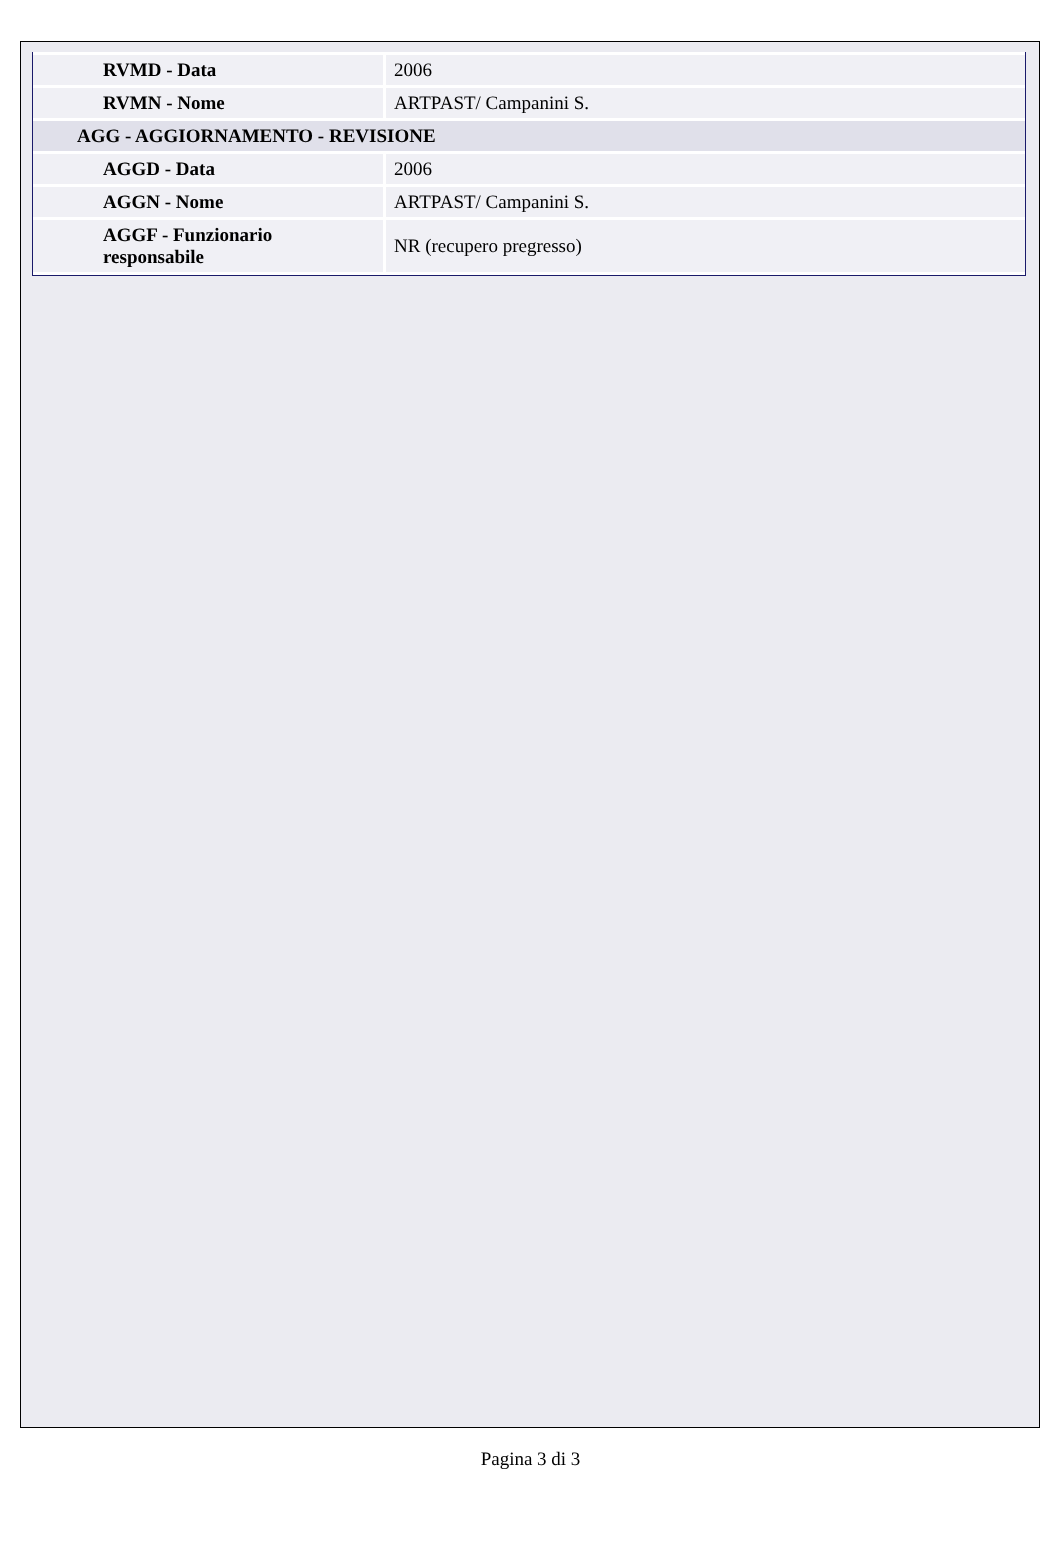| RVMD - Data | 2006 |
| RVMN - Nome | ARTPAST/ Campanini S. |
| AGG - AGGIORNAMENTO - REVISIONE | |
| AGGD - Data | 2006 |
| AGGN - Nome | ARTPAST/ Campanini S. |
| AGGF - Funzionario responsabile | NR (recupero pregresso) |
Pagina 3 di 3